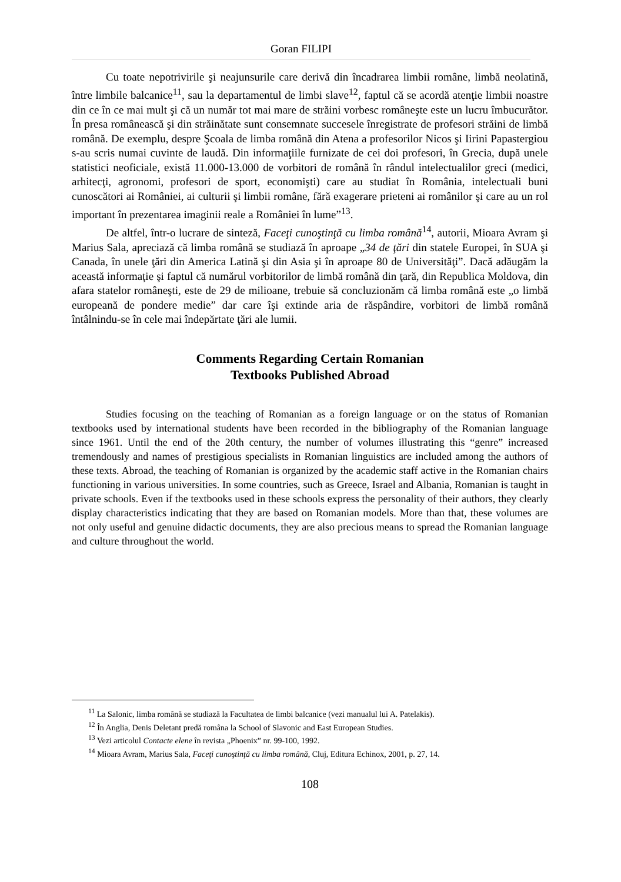Goran FILIPI
Cu toate nepotrivirile şi neajunsurile care derivă din încadrarea limbii române, limbă neolatină, între limbile balcanice<sup>11</sup>, sau la departamentul de limbi slave<sup>12</sup>, faptul că se acordă atenţie limbii noastre din ce în ce mai mult şi că un număr tot mai mare de străini vorbesc româneşte este un lucru îmbucurător. În presa românească şi din străinătate sunt consemnate succesele înregistrate de profesori străini de limbă română. De exemplu, despre Şcoala de limba română din Atena a profesorilor Nicos şi Iirini Papastergiou s-au scris numai cuvinte de laudă. Din informaţiile furnizate de cei doi profesori, în Grecia, după unele statistici neoficiale, există 11.000-13.000 de vorbitori de română în rândul intelectualilor greci (medici, arhitecţi, agronomi, profesori de sport, economişti) care au studiat în România, intelectuali buni cunoscători ai României, ai culturii şi limbii române, fără exagerare prieteni ai românilor şi care au un rol important în prezentarea imaginii reale a României în lume”<sup>13</sup>.
De altfel, într-o lucrare de sinteză, Faceţi cunoştinţă cu limba română<sup>14</sup>, autorii, Mioara Avram şi Marius Sala, apreciază că limba română se studiază în aproape „34 de ţări din statele Europei, în SUA şi Canada, în unele ţări din America Latină şi din Asia şi în aproape 80 de Universităţi”. Dacă adăugăm la această informaţie şi faptul că numărul vorbitorilor de limbă română din ţară, din Republica Moldova, din afara statelor româneşti, este de 29 de milioane, trebuie să concluzionăm că limba română este „o limbă europeană de pondere medie” dar care îşi extinde aria de răspândire, vorbitori de limbă română întâlnindu-se în cele mai îndepărtate ţări ale lumii.
Comments Regarding Certain Romanian
Textbooks Published Abroad
Studies focusing on the teaching of Romanian as a foreign language or on the status of Romanian textbooks used by international students have been recorded in the bibliography of the Romanian language since 1961. Until the end of the 20th century, the number of volumes illustrating this “genre” increased tremendously and names of prestigious specialists in Romanian linguistics are included among the authors of these texts. Abroad, the teaching of Romanian is organized by the academic staff active in the Romanian chairs functioning in various universities. In some countries, such as Greece, Israel and Albania, Romanian is taught in private schools. Even if the textbooks used in these schools express the personality of their authors, they clearly display characteristics indicating that they are based on Romanian models. More than that, these volumes are not only useful and genuine didactic documents, they are also precious means to spread the Romanian language and culture throughout the world.
<sup>11</sup> La Salonic, limba română se studiază la Facultatea de limbi balcanice (vezi manualul lui A. Patelakis).
<sup>12</sup> În Anglia, Denis Deletant predă româna la School of Slavonic and East European Studies.
<sup>13</sup> Vezi articolul Contacte elene în revista „Phoenix” nr. 99-100, 1992.
<sup>14</sup> Mioara Avram, Marius Sala, Faceţi cunoştinţă cu limba română, Cluj, Editura Echinox, 2001, p. 27, 14.
108